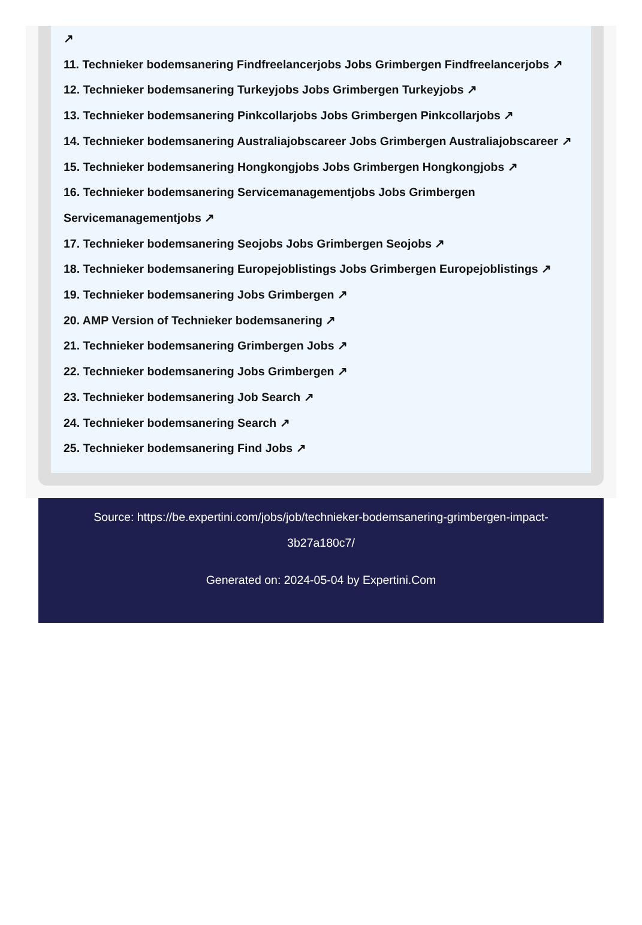↗
11. Technieker bodemsanering Findfreelancerjobs Jobs Grimbergen Findfreelancerjobs ↗
12. Technieker bodemsanering Turkeyjobs Jobs Grimbergen Turkeyjobs ↗
13. Technieker bodemsanering Pinkcollarjobs Jobs Grimbergen Pinkcollarjobs ↗
14. Technieker bodemsanering Australiajobscareer Jobs Grimbergen Australiajobscareer ↗
15. Technieker bodemsanering Hongkongjobs Jobs Grimbergen Hongkongjobs ↗
16. Technieker bodemsanering Servicemanagementjobs Jobs Grimbergen Servicemanagementjobs ↗
17. Technieker bodemsanering Seojobs Jobs Grimbergen Seojobs ↗
18. Technieker bodemsanering Europejoblistings Jobs Grimbergen Europejoblistings ↗
19. Technieker bodemsanering Jobs Grimbergen ↗
20. AMP Version of Technieker bodemsanering ↗
21. Technieker bodemsanering Grimbergen Jobs ↗
22. Technieker bodemsanering Jobs Grimbergen ↗
23. Technieker bodemsanering Job Search ↗
24. Technieker bodemsanering Search ↗
25. Technieker bodemsanering Find Jobs ↗
Source: https://be.expertini.com/jobs/job/technieker-bodemsanering-grimbergen-impact-3b27a180c7/
Generated on: 2024-05-04 by Expertini.Com